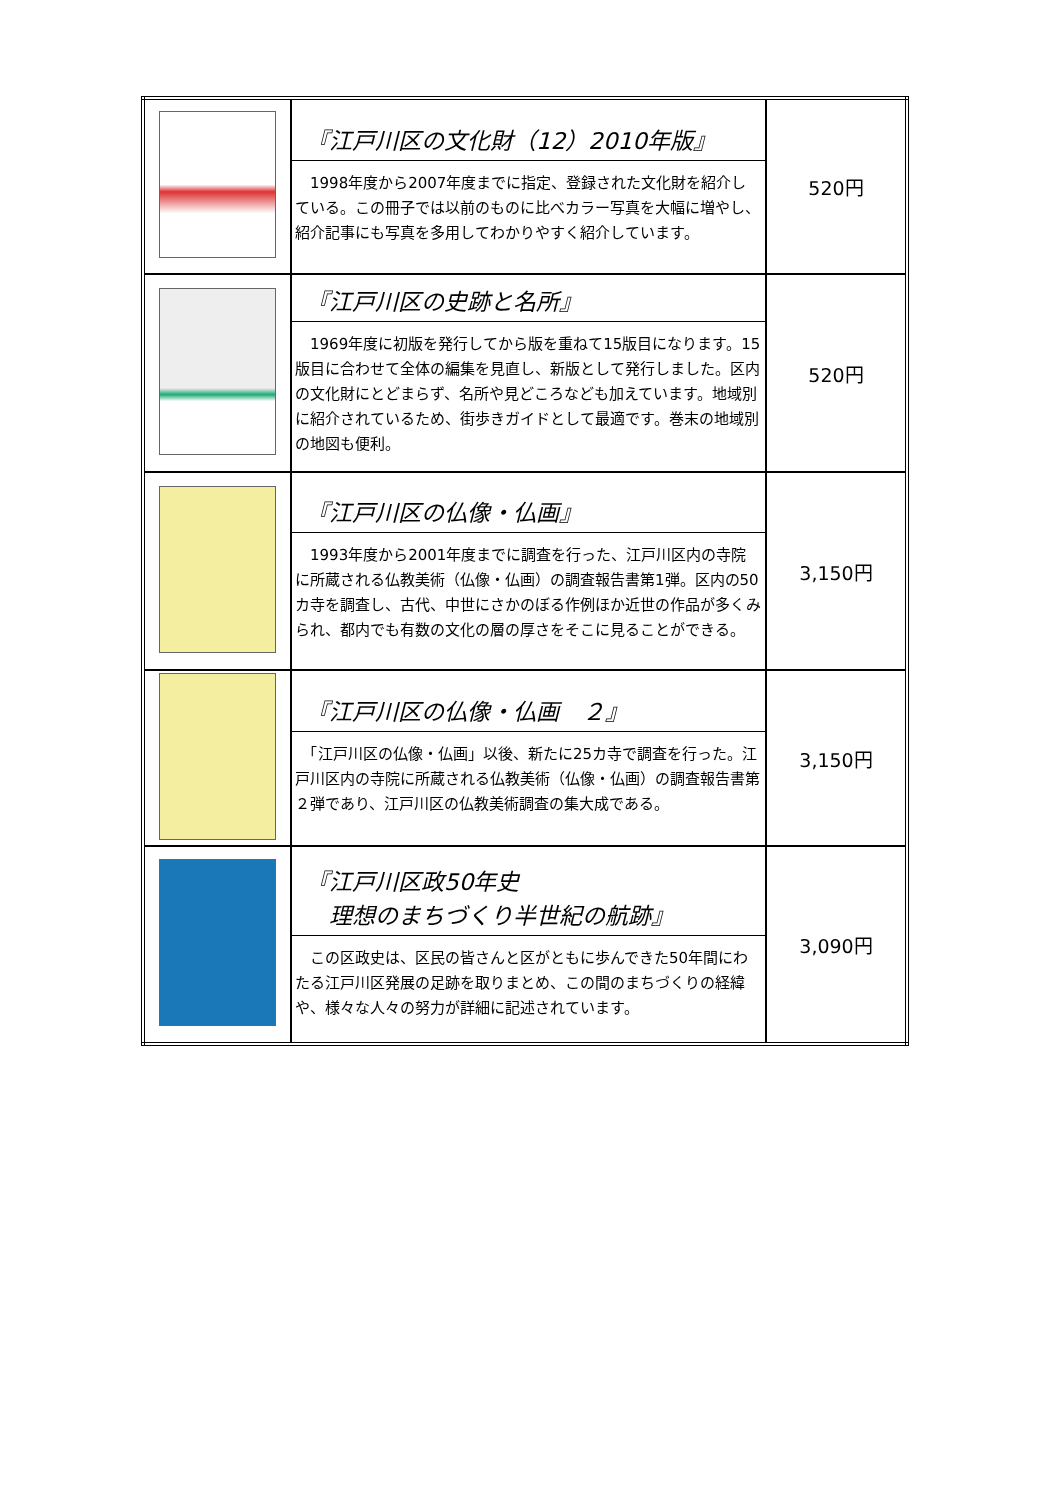| | 『江戸川区の文化財（12）2010年版』 1998年度から2007年度までに指定、登録された文化財を紹介している。この冊子では以前のものに比べカラー写真を大幅に増やし、紹介記事にも写真を多用してわかりやすく紹介しています。 | 520円 |
| | 『江戸川区の史跡と名所』 1969年度に初版を発行してから版を重ねて15版目になります。15版目に合わせて全体の編集を見直し、新版として発行しました。区内の文化財にとどまらず、名所や見どころなども加えています。地域別に紹介されているため、街歩きガイドとして最適です。巻末の地域別の地図も便利。 | 520円 |
| | 『江戸川区の仏像・仏画』 1993年度から2001年度までに調査を行った、江戸川区内の寺院に所蔵される仏教美術（仏像・仏画）の調査報告書第1弾。区内の50カ寺を調査し、古代、中世にさかのぼる作例ほか近世の作品が多くみられ、都内でも有数の文化の層の厚さをそこに見ることができる。 | 3,150円 |
| | 『江戸川区の仏像・仏画 ２』 「江戸川区の仏像・仏画」以後、新たに25カ寺で調査を行った。江戸川区内の寺院に所蔵される仏教美術（仏像・仏画）の調査報告書第２弾であり、江戸川区の仏教美術調査の集大成である。 | 3,150円 |
| | 『江戸川区政50年史 理想のまちづくり半世紀の航跡』 この区政史は、区民の皆さんと区がともに歩んできた50年間にわたる江戸川区発展の足跡を取りまとめ、この間のまちづくりの経緯や、様々な人々の努力が詳細に記述されています。 | 3,090円 |